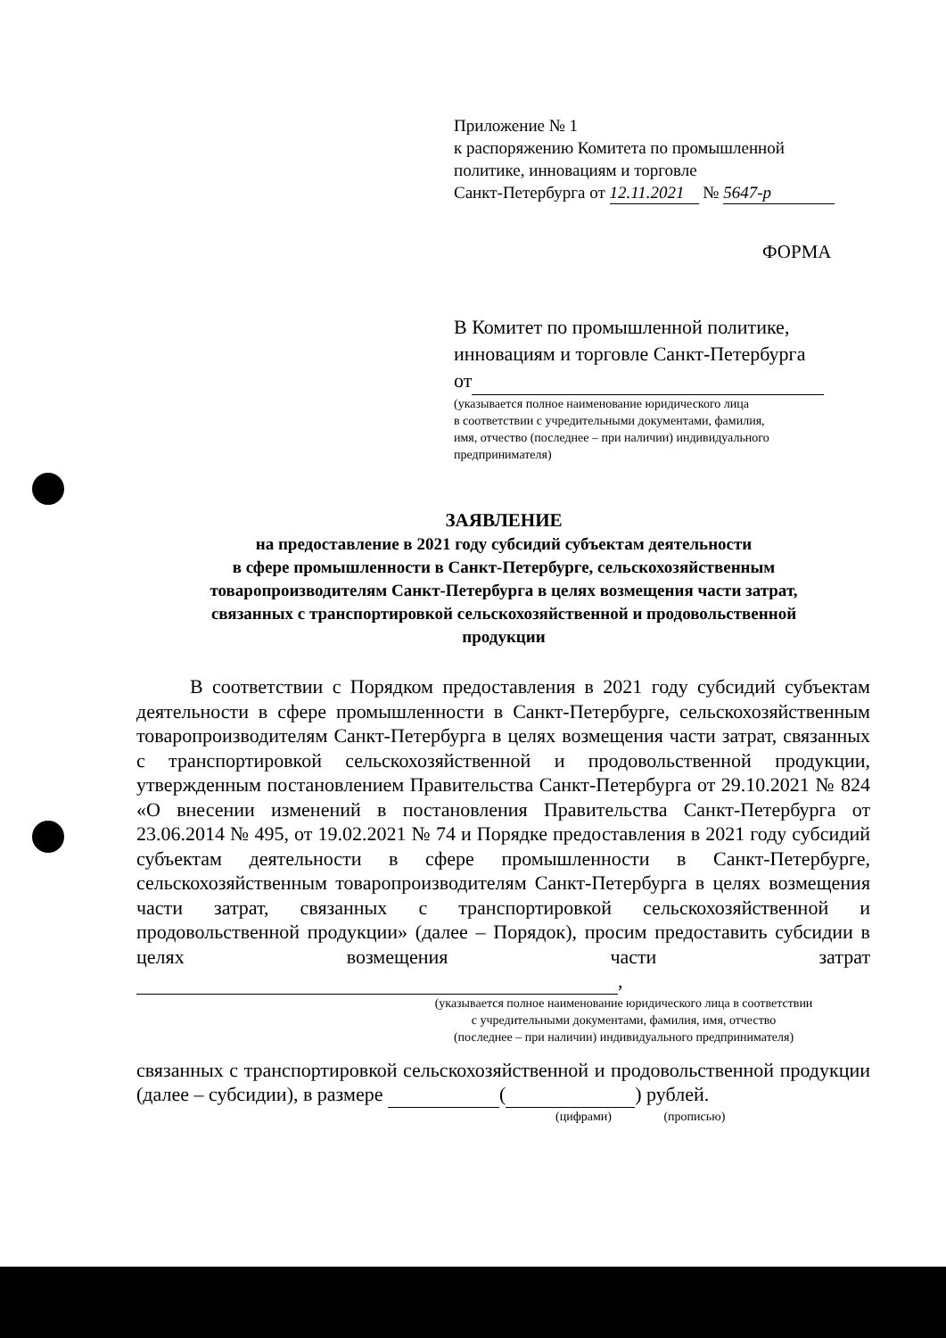Приложение № 1
к распоряжению Комитета по промышленной
политике, инновациям и торговле
Санкт-Петербурга от 12.11.2021 № 5647-р
ФОРМА
В Комитет по промышленной политике,
инновациям и торговле Санкт-Петербурга
от
(указывается полное наименование юридического лица
в соответствии с учредительными документами, фамилия,
имя, отчество (последнее – при наличии) индивидуального
предпринимателя)
ЗАЯВЛЕНИЕ
на предоставление в 2021 году субсидий субъектам деятельности
в сфере промышленности в Санкт-Петербурге, сельскохозяйственным
товаропроизводителям Санкт-Петербурга в целях возмещения части затрат,
связанных с транспортировкой сельскохозяйственной и продовольственной
продукции
В соответствии с Порядком предоставления в 2021 году субсидий субъектам деятельности в сфере промышленности в Санкт-Петербурге, сельскохозяйственным товаропроизводителям Санкт-Петербурга в целях возмещения части затрат, связанных с транспортировкой сельскохозяйственной и продовольственной продукции, утвержденным постановлением Правительства Санкт-Петербурга от 29.10.2021 № 824 «О внесении изменений в постановления Правительства Санкт-Петербурга от 23.06.2014 № 495, от 19.02.2021 № 74 и Порядке предоставления в 2021 году субсидий субъектам деятельности в сфере промышленности в Санкт-Петербурге, сельскохозяйственным товаропроизводителям Санкт-Петербурга в целях возмещения части затрат, связанных с транспортировкой сельскохозяйственной и продовольственной продукции» (далее – Порядок), просим предоставить субсидии в целях возмещения части затрат ,
(указывается полное наименование юридического лица в соответствии
с учредительными документами, фамилия, имя, отчество
(последнее – при наличии) индивидуального предпринимателя)
связанных с транспортировкой сельскохозяйственной и продовольственной продукции (далее – субсидии), в размере ( ) рублей.
(цифрами) (прописью)